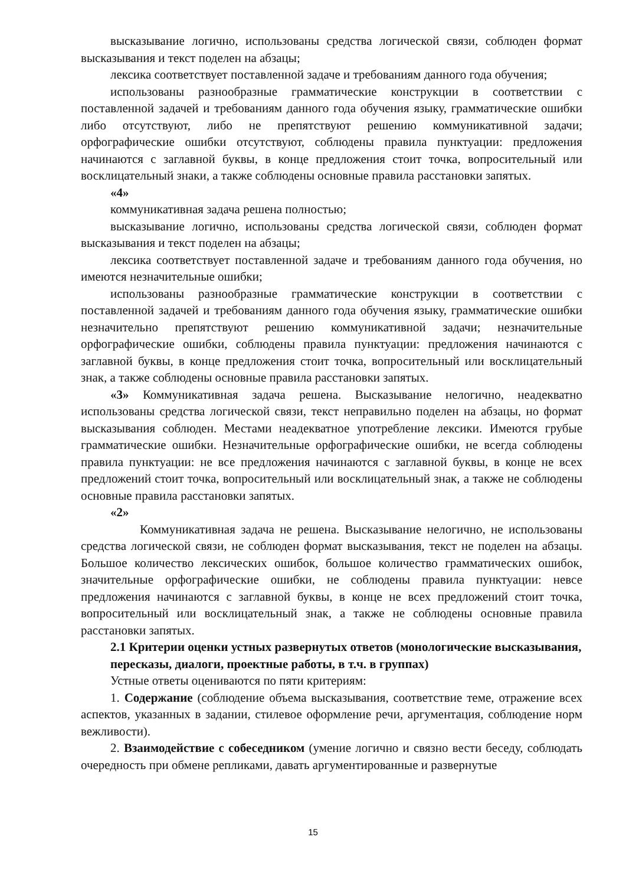высказывание логично, использованы средства логической связи, соблюден формат высказывания и текст поделен на абзацы;
лексика соответствует поставленной задаче и требованиям данного года обучения;
использованы разнообразные грамматические конструкции в соответствии с поставленной задачей и требованиям данного года обучения языку, грамматические ошибки либо отсутствуют, либо не препятствуют решению коммуникативной задачи; орфографические ошибки отсутствуют, соблюдены правила пунктуации: предложения начинаются с заглавной буквы, в конце предложения стоит точка, вопросительный или восклицательный знаки, а также соблюдены основные правила расстановки запятых.
«4»
коммуникативная задача решена полностью;
высказывание логично, использованы средства логической связи, соблюден формат высказывания и текст поделен на абзацы;
лексика соответствует поставленной задаче и требованиям данного года обучения, но имеются незначительные ошибки;
использованы разнообразные грамматические конструкции в соответствии с поставленной задачей и требованиям данного года обучения языку, грамматические ошибки незначительно препятствуют решению коммуникативной задачи; незначительные орфографические ошибки, соблюдены правила пунктуации: предложения начинаются с заглавной буквы, в конце предложения стоит точка, вопросительный или восклицательный знак, а также соблюдены основные правила расстановки запятых.
«3» Коммуникативная задача решена. Высказывание нелогично, неадекватно использованы средства логической связи, текст неправильно поделен на абзацы, но формат высказывания соблюден. Местами неадекватное употребление лексики. Имеются грубые грамматические ошибки. Незначительные орфографические ошибки, не всегда соблюдены правила пунктуации: не все предложения начинаются с заглавной буквы, в конце не всех предложений стоит точка, вопросительный или восклицательный знак, а также не соблюдены основные правила расстановки запятых.
«2»
Коммуникативная задача не решена. Высказывание нелогично, не использованы средства логической связи, не соблюден формат высказывания, текст не поделен на абзацы. Большое количество лексических ошибок, большое количество грамматических ошибок, значительные орфографические ошибки, не соблюдены правила пунктуации: невсе предложения начинаются с заглавной буквы, в конце не всех предложений стоит точка, вопросительный или восклицательный знак, а также не соблюдены основные правила расстановки запятых.
2.1 Критерии оценки устных развернутых ответов (монологические высказывания,
пересказы, диалоги, проектные работы, в т.ч. в группах)
Устные ответы оцениваются по пяти критериям:
1. Содержание (соблюдение объема высказывания, соответствие теме, отражение всех аспектов, указанных в задании, стилевое оформление речи, аргументация, соблюдение норм вежливости).
2. Взаимодействие с собеседником (умение логично и связно вести беседу, соблюдать очередность при обмене репликами, давать аргументированные и развернутые
15